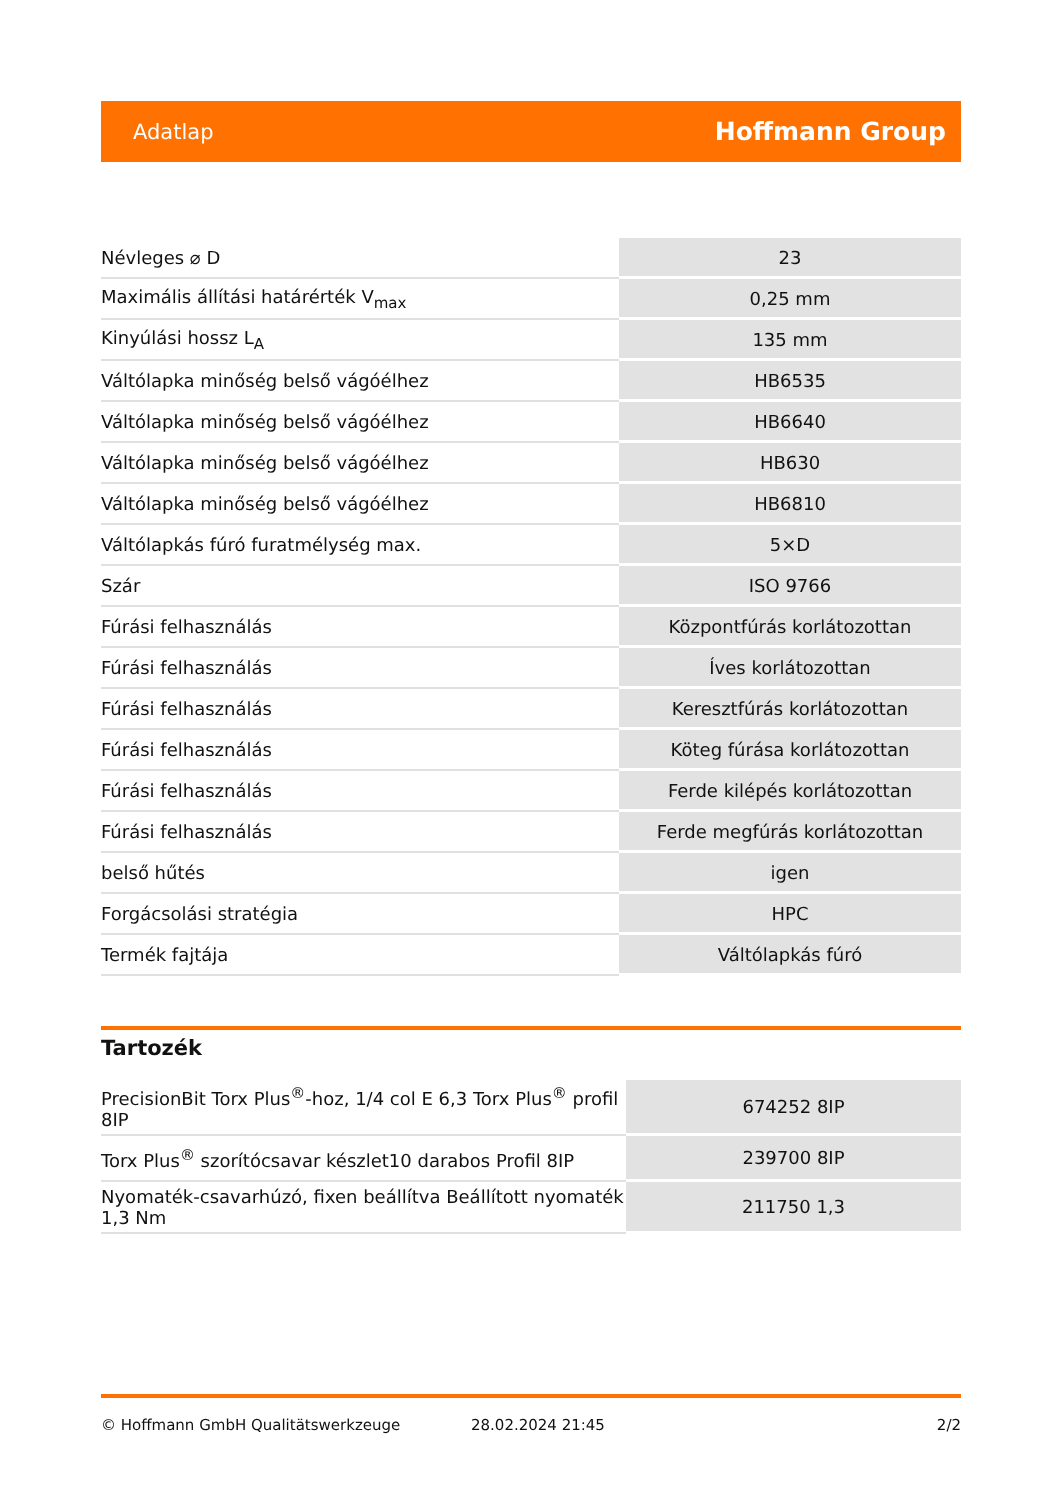Adatlap Hoffmann Group
| Névleges ⌀ D | 23 |
| Maximális állítási határérték V<sub>max</sub> | 0,25 mm |
| Kinyúlási hossz L<sub>A</sub> | 135 mm |
| Váltólapka minőség belső vágóélhez | HB6535 |
| Váltólapka minőség belső vágóélhez | HB6640 |
| Váltólapka minőség belső vágóélhez | HB630 |
| Váltólapka minőség belső vágóélhez | HB6810 |
| Váltólapkás fúró furatmélység max. | 5×D |
| Szár | ISO 9766 |
| Fúrási felhasználás | Központfúrás korlátozottan |
| Fúrási felhasználás | Íves korlátozottan |
| Fúrási felhasználás | Keresztfúrás korlátozottan |
| Fúrási felhasználás | Köteg fúrása korlátozottan |
| Fúrási felhasználás | Ferde kilépés korlátozottan |
| Fúrási felhasználás | Ferde megfúrás korlátozottan |
| belső hűtés | igen |
| Forgácsolási stratégia | HPC |
| Termék fajtája | Váltólapkás fúró |
Tartozék
| PrecisionBit Torx Plus<sup>®</sup>-hoz, 1/4 col E 6,3 Torx Plus<sup>®</sup> profil 8IP | 674252 8IP |
| Torx Plus<sup>®</sup> szorítócsavar készlet10 darabos Profil 8IP | 239700 8IP |
| Nyomaték-csavarhúzó, fixen beállítva Beállított nyomaték 1,3 Nm | 211750 1,3 |
© Hoffmann GmbH Qualitätswerkzeuge 28.02.2024 21:45 2/2